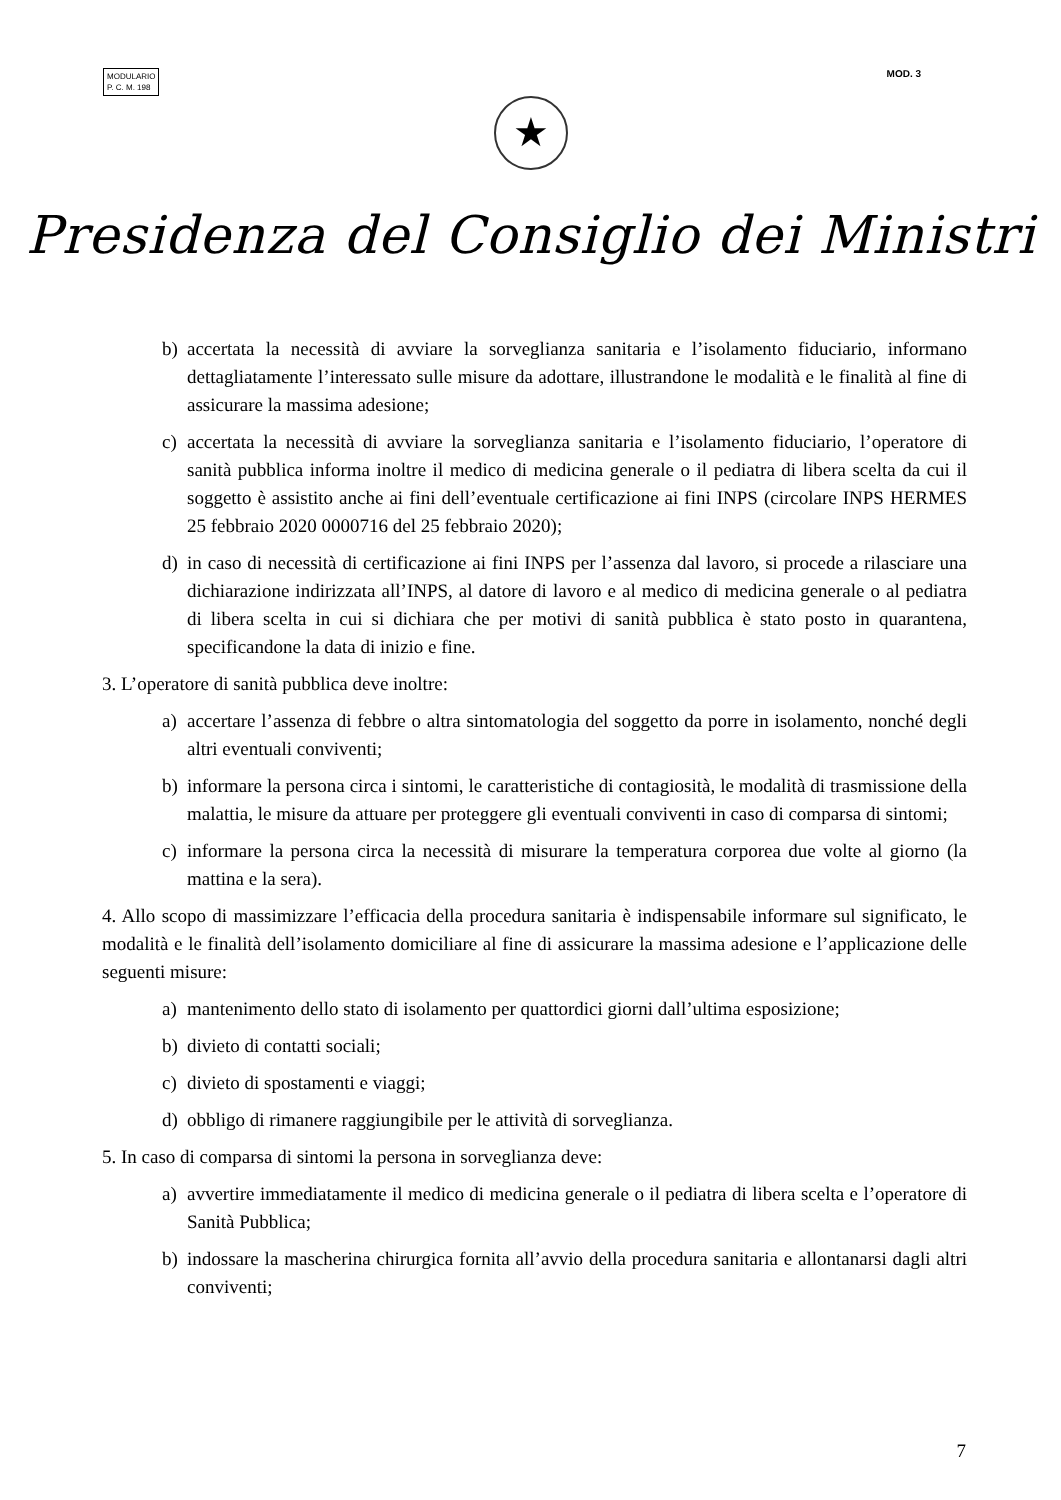MODULARIO
P. C. M. 198
MOD. 3
★
Presidenza del Consiglio dei Ministri
b) accertata la necessità di avviare la sorveglianza sanitaria e l’isolamento fiduciario, informano dettagliatamente l’interessato sulle misure da adottare, illustrandone le modalità e le finalità al fine di assicurare la massima adesione;
c) accertata la necessità di avviare la sorveglianza sanitaria e l’isolamento fiduciario, l’operatore di sanità pubblica informa inoltre il medico di medicina generale o il pediatra di libera scelta da cui il soggetto è assistito anche ai fini dell’eventuale certificazione ai fini INPS (circolare INPS HERMES 25 febbraio 2020 0000716 del 25 febbraio 2020);
d) in caso di necessità di certificazione ai fini INPS per l’assenza dal lavoro, si procede a rilasciare una dichiarazione indirizzata all’INPS, al datore di lavoro e al medico di medicina generale o al pediatra di libera scelta in cui si dichiara che per motivi di sanità pubblica è stato posto in quarantena, specificandone la data di inizio e fine.
3. L’operatore di sanità pubblica deve inoltre:
a) accertare l’assenza di febbre o altra sintomatologia del soggetto da porre in isolamento, nonché degli altri eventuali conviventi;
b) informare la persona circa i sintomi, le caratteristiche di contagiosità, le modalità di trasmissione della malattia, le misure da attuare per proteggere gli eventuali conviventi in caso di comparsa di sintomi;
c) informare la persona circa la necessità di misurare la temperatura corporea due volte al giorno (la mattina e la sera).
4. Allo scopo di massimizzare l’efficacia della procedura sanitaria è indispensabile informare sul significato, le modalità e le finalità dell’isolamento domiciliare al fine di assicurare la massima adesione e l’applicazione delle seguenti misure:
a) mantenimento dello stato di isolamento per quattordici giorni dall’ultima esposizione;
b) divieto di contatti sociali;
c) divieto di spostamenti e viaggi;
d) obbligo di rimanere raggiungibile per le attività di sorveglianza.
5. In caso di comparsa di sintomi la persona in sorveglianza deve:
a) avvertire immediatamente il medico di medicina generale o il pediatra di libera scelta e l’operatore di Sanità Pubblica;
b) indossare la mascherina chirurgica fornita all’avvio della procedura sanitaria e allontanarsi dagli altri conviventi;
7